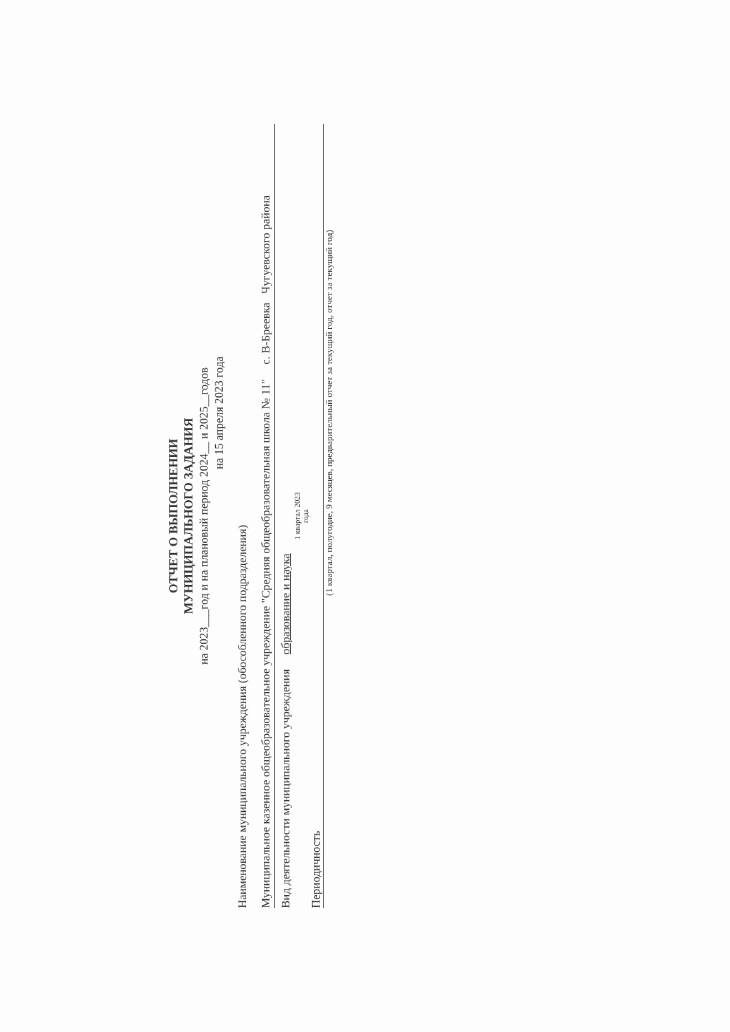ОТЧЕТ О ВЫПОЛНЕНИИ
МУНИЦИПАЛЬНОГО ЗАДАНИЯ
на 2023___год и на плановый период 2024__ и 2025__годов
на 15 апреля 2023 года
Наименование муниципального учреждения (обособленного подразделения)
Муниципальное казенное общеобразовательное учреждение "Средняя общеобразовательная школа № 11" с. В-Бреевка Чугуевского района
Вид деятельности муниципального учреждения образование и наука
1 квартал 2023
года
Периодичность
(1 квартал, полугодие, 9 месяцев, предварительный отчет за текущий год, отчет за текущий год)